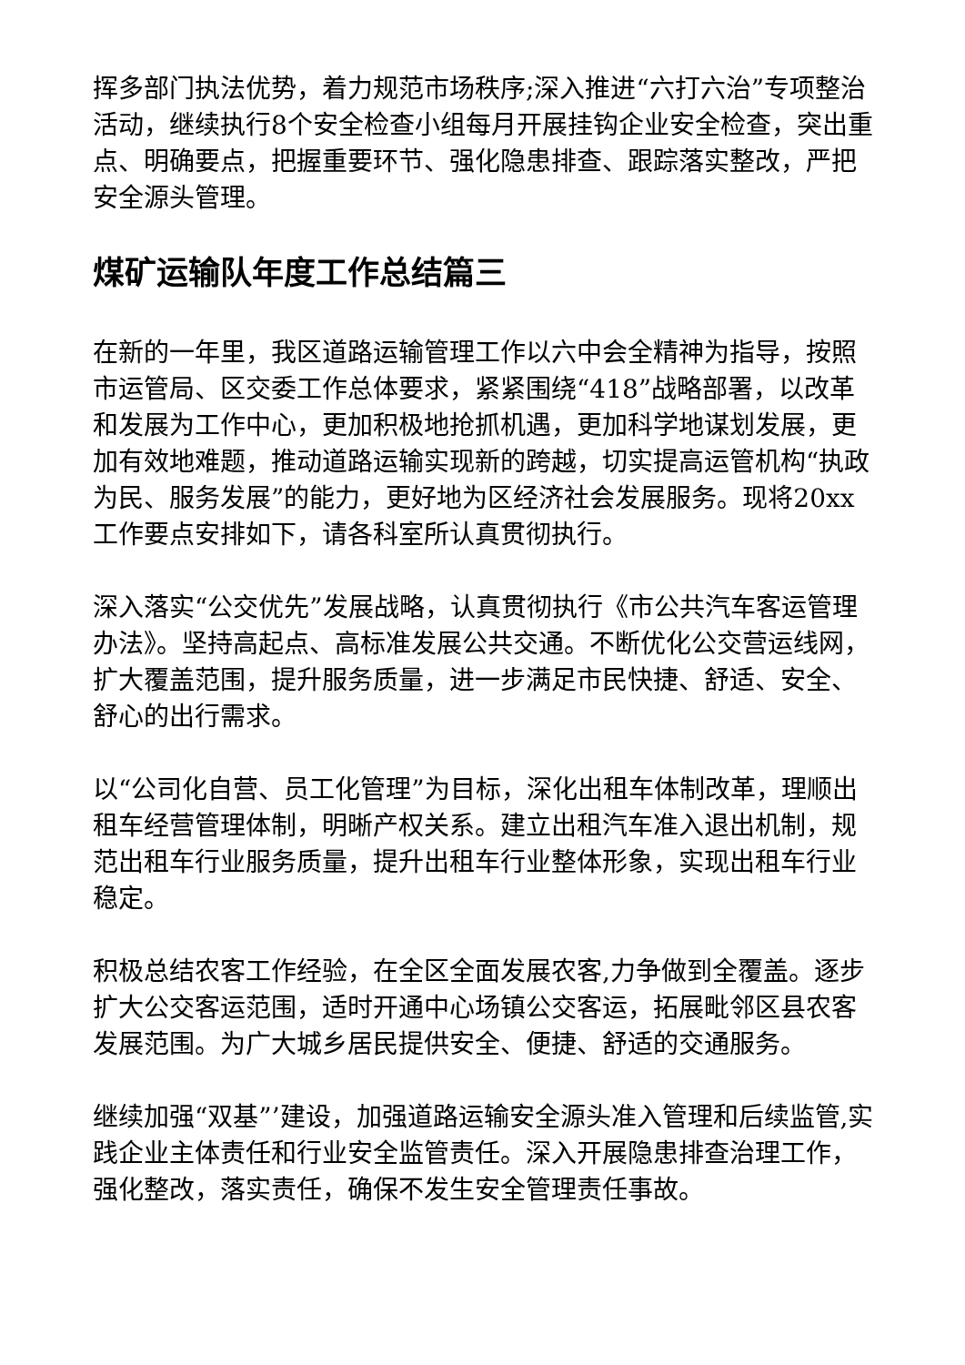挥多部门执法优势，着力规范市场秩序;深入推进“六打六治”专项整治活动，继续执行8个安全检查小组每月开展挂钩企业安全检查，突出重点、明确要点，把握重要环节、强化隐患排查、跟踪落实整改，严把安全源头管理。
煤矿运输队年度工作总结篇三
在新的一年里，我区道路运输管理工作以六中会全精神为指导，按照市运管局、区交委工作总体要求，紧紧围绕“418”战略部署，以改革和发展为工作中心，更加积极地抢抓机遇，更加科学地谋划发展，更加有效地难题，推动道路运输实现新的跨越，切实提高运管机构“执政为民、服务发展”的能力，更好地为区经济社会发展服务。现将20xx工作要点安排如下，请各科室所认真贯彻执行。
深入落实“公交优先”发展战略，认真贯彻执行《市公共汽车客运管理办法》。坚持高起点、高标准发展公共交通。不断优化公交营运线网，扩大覆盖范围，提升服务质量，进一步满足市民快捷、舒适、安全、舒心的出行需求。
以“公司化自营、员工化管理”为目标，深化出租车体制改革，理顺出租车经营管理体制，明晰产权关系。建立出租汽车准入退出机制，规范出租车行业服务质量，提升出租车行业整体形象，实现出租车行业稳定。
积极总结农客工作经验，在全区全面发展农客,力争做到全覆盖。逐步扩大公交客运范围，适时开通中心场镇公交客运，拓展毗邻区县农客发展范围。为广大城乡居民提供安全、便捷、舒适的交通服务。
继续加强“双基”’建设，加强道路运输安全源头准入管理和后续监管,实践企业主体责任和行业安全监管责任。深入开展隐患排查治理工作，强化整改，落实责任，确保不发生安全管理责任事故。